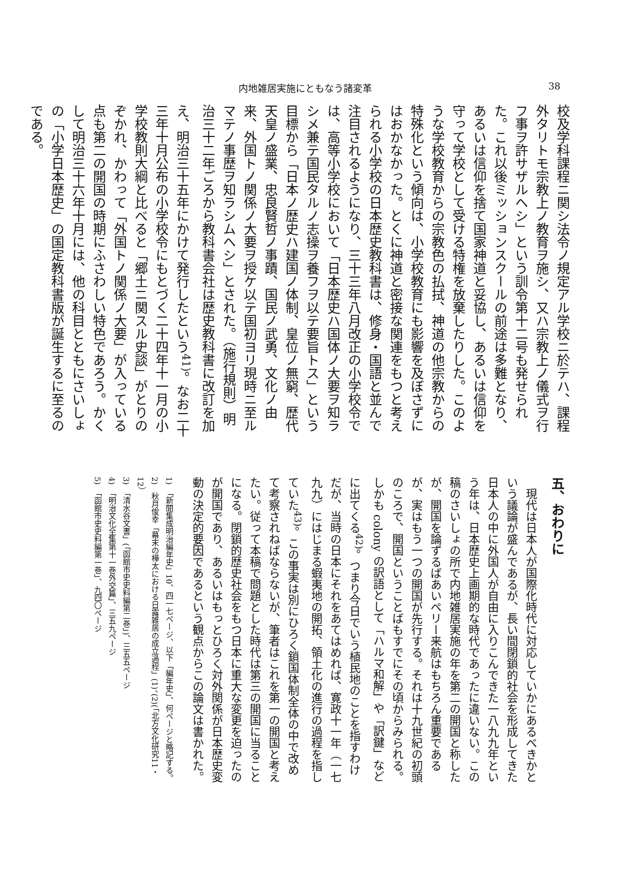内地雑居実施にともなう諸変革 38
校及学科課程ニ関シ法令ノ規定アル学校ニ於テハ、課程外タリトモ宗教上ノ教育ヲ施シ、又ハ宗教上ノ儀式ヲ行フ事ヲ許サザルヘシ」という訓令第十二号も発せられた。これ以後ミッションスクールの前途は多難となり、あるいは信仰を捨て国家神道と妥協し、あるいは信仰を守って学校として受ける特権を放棄したりした。このような学校教育からの宗教色の払拭、神道の他宗教からの特殊化という傾向は、小学校教育にも影響を及ぼさずにはおかなかった。とくに神道と密接な関連をもつと考えられる小学校の日本歴史教科書は、修身・国語と並んで注目されるようになり、三十三年八月改正の小学校令では、高等小学校において「日本歴史ハ国体ノ大要ヲ知ラシメ兼テ国民タルノ志操ヲ養フヲ以テ要旨トス」という目標から「日本ノ歴史ハ建国ノ体制、皇位ノ無窮、歴代天皇ノ盛業、忠良賢哲ノ事蹟、国民ノ武勇、文化ノ由来、外国トノ関係ノ大要ヲ授ケ以テ国初ヨリ現時ニ至ルマテノ事歴ヲ知ラシムヘシ」とされた。（施行規則）明治三十二年ごろから教科書会社は歴史教科書に改訂を加え、明治三十五年にかけて発行したという<sup>41)</sup>。なお二十三年十月公布の小学校令にもとづく二十四年十一月の小学校教則大綱と比べると「郷土ニ関スル史談」がとりのぞかれ、かわって「外国トノ関係ノ大要」が入っている点も第二の開国の時期にふさわしい特色であろう。かくして明治三十六年十月には、他の科目とともにさいしょの「小学日本歴史」の国定教科書版が誕生するに至るのである。
五、おわりに
　現代は日本人が国際化時代に対応していかにあるべきかという議論が盛んであるが、長い間閉鎖的社会を形成してきた日本人の中に外国人が自由に入りこんできた一八九九年という年は、日本歴史上画期的な時代であったに違いない。この稿のさいしょの所で内地雑居実施の年を第二の開国と称したが、開国を論ずるばあいペリー来航はもちろん重要であるが、実はもう一つの開国が先行する。それは十九世紀の初頭のころで、開国ということばもすでにその頃からみられる。しかも colony の訳語として「ハルマ和解」や「訳鍵」などに出てくる<sup>42)</sup>。つまり今日でいう植民地のことを指すわけだが、当時の日本にそれをあてはめれば、寛政十一年（一七九九）にはじまる蝦夷地の開拓、領土化の進行の過程を指していた<sup>43)</sup>。この事実は別にひろく鎖国体制全体の中で改めて考察されねばならないが、筆者はこれを第一の開国と考えたい。従って本稿で問題とした時代は第三の開国に当ることになる。閉鎖的歴史社会をもつ日本に重大な変更を迫ったのが開国であり、あるいはもっとひろく対外関係が日本歴史変動の決定的要因であるという観点からこの論文は書かれた。
1)　「新聞集成明治編年史」10、四一七ページ、以下「編年史」、何ページと略記する。
2)　秋月俊幸「幕末の樺太における日露雑居の成立過程」(1)、(2)(「北方文化研究11・12）
3)　「清水谷文書」(「函館市史史料編第二巻」)、三五五ページ
4)　「明治文化全集第十一巻外交篇」、三五九ページ
5)　「函館市史史料編第一巻」、九四〇ページ